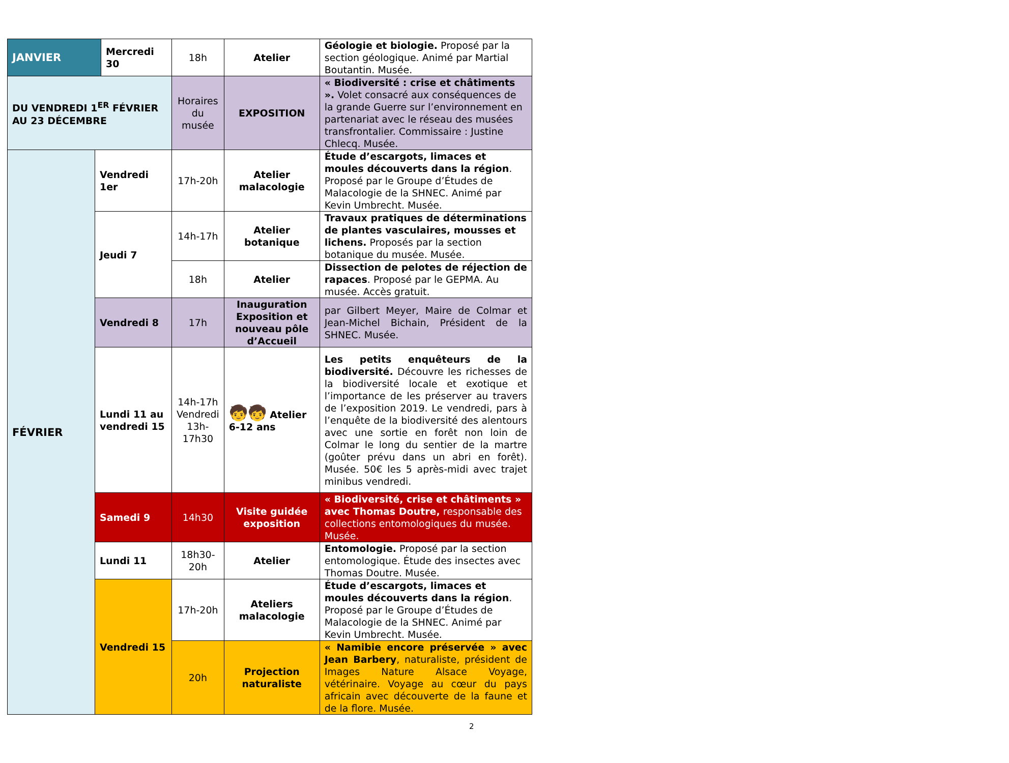| JANVIER | | Mercredi 30 | 18h | Atelier | Géologie et biologie. Proposé par la section géologique. Animé par Martial Boutantin. Musée. |
| DU VENDREDI 1<sup>ER</sup> FÉVRIER AU 23 DÉCEMBRE | | | Horaires du musée | EXPOSITION | « Biodiversité : crise et châtiments ». Volet consacré aux conséquences de la grande Guerre sur l’environnement en partenariat avec le réseau des musées transfrontalier. Commissaire : Justine Chlecq. Musée. |
| FÉVRIER | Vendredi 1er | | 17h-20h | Atelier malacologie | Étude d’escargots, limaces et moules découverts dans la région . Proposé par le Groupe d’Études de Malacologie de la SHNEC. Animé par Kevin Umbrecht. Musée. |
| | Jeudi 7 | | 14h-17h | Atelier botanique | Travaux pratiques de déterminations de plantes vasculaires, mousses et lichens. Proposés par la section botanique du musée. Musée. |
| | | | 18h | Atelier | Dissection de pelotes de réjection de rapaces . Proposé par le GEPMA. Au musée. Accès gratuit. |
| | Vendredi 8 | | 17h | Inauguration Exposition et nouveau pôle d’Accueil | par Gilbert Meyer, Maire de Colmar et Jean-Michel Bichain, Président de la SHNEC. Musée. |
| | Lundi 11 au vendredi 15 | | 14h-17h Vendredi 13h-17h30 | 🧒🧒 Atelier 6-12 ans | Les petits enquêteurs de la biodiversité. Découvre les richesses de la biodiversité locale et exotique et l’importance de les préserver au travers de l’exposition 2019. Le vendredi, pars à l’enquête de la biodiversité des alentours avec une sortie en forêt non loin de Colmar le long du sentier de la martre (goûter prévu dans un abri en forêt). Musée. 50€ les 5 après-midi avec trajet minibus vendredi. |
| | Samedi 9 | | 14h30 | Visite guidée exposition | « Biodiversité, crise et châtiments » avec Thomas Doutre, responsable des collections entomologiques du musée. Musée. |
| | Lundi 11 | | 18h30-20h | Atelier | Entomologie. Proposé par la section entomologique. Étude des insectes avec Thomas Doutre. Musée. |
| | Vendredi 15 | | 17h-20h | Ateliers malacologie | Étude d’escargots, limaces et moules découverts dans la région . Proposé par le Groupe d’Études de Malacologie de la SHNEC. Animé par Kevin Umbrecht. Musée. |
| | | | 20h | Projection naturaliste | « Namibie encore préservée » avec Jean Barbery , naturaliste, président de Images Nature Alsace Voyage, vétérinaire. Voyage au cœur du pays africain avec découverte de la faune et de la flore. Musée. |
2